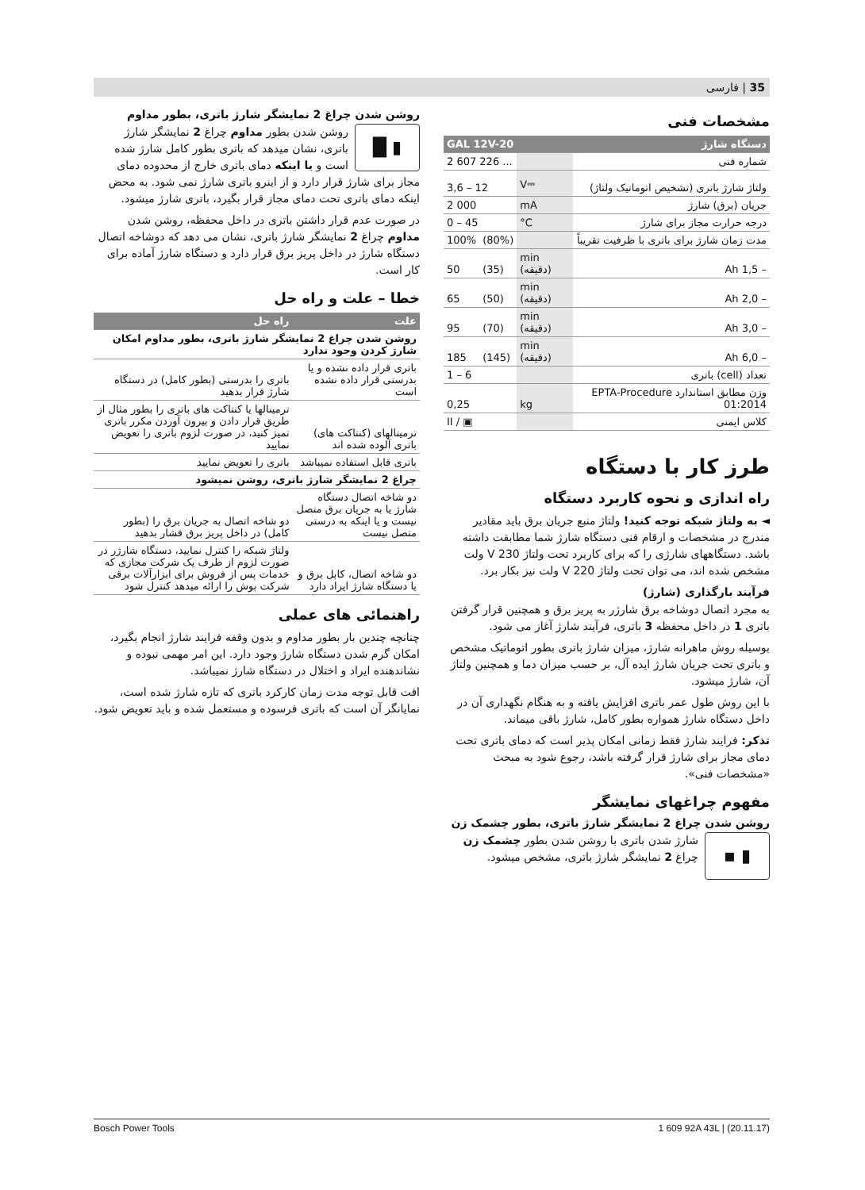35 | فارسی
مشخصات فنی
| دستگاه شارژ | | GAL 12V-20 | |
| --- | --- | --- | --- |
| شماره فنی | | 2 607 226 ... | |
| ولتاژ شارژ باتری (تشخیص اتوماتیک ولتاژ) | V⎓ | 3,6 – 12 | |
| جریان (برق) شارژ | mA | 2 000 | |
| درجه حرارت مجاز برای شارژ | °C | 0 – 45 | |
| مدت زمان شارژ برای باتری با ظرفیت تقریباً | | (80%) | 100% |
| – 1,5 Ah | min (دقیقه) | (35) | 50 |
| – 2,0 Ah | min (دقیقه) | (50) | 65 |
| – 3,0 Ah | min (دقیقه) | (70) | 95 |
| – 6,0 Ah | min (دقیقه) | (145) | 185 |
| تعداد (cell) باتری | | 1 – 6 | |
| وزن مطابق استاندارد EPTA-Procedure 01:2014 | kg | 0,25 | |
| کلاس ایمنی | | II / ▣ | |
طرز کار با دستگاه
راه اندازی و نحوه کاربرد دستگاه
◄ به ولتاژ شبکه توجه کنید! ولتاژ منبع جریان برق باید مقادیر مندرج در مشخصات و ارقام فنی دستگاه شارژ شما مطابقت داشته باشد. دستگاههای شارژی را که برای کاربرد تحت ولتاژ 230 V ولت مشخص شده اند، می توان تحت ولتاژ 220 V ولت نیز بکار برد.
فرآیند بارگذاری (شارژ)
به مجرد اتصال دوشاخه برق شارژر به پریز برق و همچنین قرار گرفتن باتری 1 در داخل محفظه 3 باتری، فرآیند شارژ آغاز می شود.
بوسیله روش ماهرانه شارژ، میزان شارژ باتری بطور اتوماتیک مشخص و باتری تحت جریان شارژ ایده آل، بر حسب میزان دما و همچنین ولتاژ آن، شارژ میشود.
با این روش طول عمر باتری افزایش یافته و به هنگام نگهداری آن در داخل دستگاه شارژ همواره بطور کامل، شارژ باقی میماند.
تذکر: فرایند شارژ فقط زمانی امکان پذیر است که دمای باتری تحت دمای مجاز برای شارژ قرار گرفته باشد، رجوع شود به مبحث «مشخصات فنی».
مفهوم چراغهای نمایشگر
روشن شدن چراغ 2 نمایشگر شارژ باتری، بطور چشمک زن
▮ ▪
شارژ شدن باتری با روشن شدن بطور چشمک زن چراغ 2 نمایشگر شارژ باتری، مشخص میشود.
روشن شدن چراغ 2 نمایشگر شارژ باتری، بطور مداوم
▮ █
روشن شدن بطور مداوم چراغ 2 نمایشگر شارژ باتری، نشان میدهد که باتری بطور کامل شارژ شده است و یا اینکه دمای باتری خارج از محدوده دمای مجاز برای شارژ قرار دارد و از اینرو باتری شارژ نمی شود. به محض اینکه دمای باتری تحت دمای مجاز قرار بگیرد، باتری شارژ میشود.
در صورت عدم قرار داشتن باتری در داخل محفظه، روشن شدن مداوم چراغ 2 نمایشگر شارژ باتری، نشان می دهد که دوشاخه اتصال دستگاه شارژ در داخل پریز برق قرار دارد و دستگاه شارژ آماده برای کار است.
خطا – علت و راه حل
| علت | راه حل |
| --- | --- |
| روشن شدن چراغ 2 نمایشگر شارژ باتری، بطور مداوم امکان شارژ کردن وجود ندارد | |
| باتری قرار داده نشده و یا بدرستی قرار داده نشده است | باتری را بدرستی (بطور کامل) در دستگاه شارژ قرار بدهید |
| ترمینالهای (کنتاکت های) باتری آلوده شده اند | ترمینالها یا کنتاکت های باتری را بطور مثال از طریق قرار دادن و بیرون آوردن مکرر باتری تمیز کنید، در صورت لزوم باتری را تعویض نمایید |
| باتری قابل استفاده نمیباشد | باتری را تعویض نمایید |
| چراغ 2 نمایشگر شارژ باتری، روشن نمیشود | |
| دو شاخه اتصال دستگاه شارژ یا به جریان برق متصل نیست و یا اینکه به درستی متصل نیست | دو شاخه اتصال به جریان برق را (بطور کامل) در داخل پریز برق فشار بدهید |
| دو شاخه اتصال، کابل برق و یا دستگاه شارژ ایراد دارد | ولتاژ شبکه را کنترل نمایید، دستگاه شارژر در صورت لزوم از طرف یک شرکت مجازی که خدمات پس از فروش برای ابزارآلات برقی شرکت بوش را ارائه میدهد کنترل شود |
راهنمائی های عملی
چنانچه چندین بار بطور مداوم و بدون وقفه فرایند شارژ انجام بگیرد، امکان گرم شدن دستگاه شارژ وجود دارد. این امر مهمی نبوده و نشاندهنده ایراد و اختلال در دستگاه شارژ نمیباشد.
افت قابل توجه مدت زمان کارکرد باتری که تازه شارژ شده است، نمایانگر آن است که باتری فرسوده و مستعمل شده و باید تعویض شود.
Bosch Power Tools 1 609 92A 43L | (20.11.17)